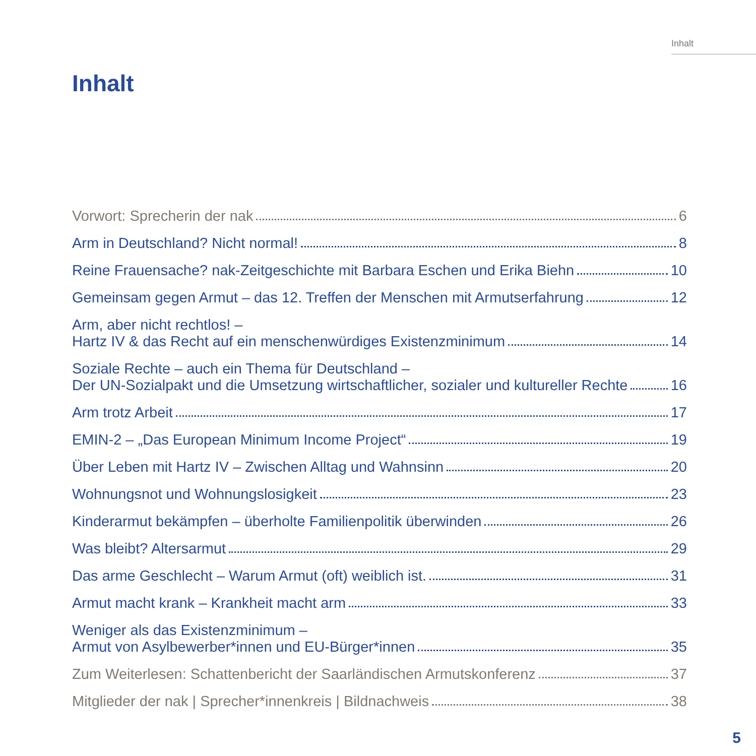Inhalt
Inhalt
Vorwort: Sprecherin der nak 6
Arm in Deutschland? Nicht normal! 8
Reine Frauensache? nak-Zeitgeschichte mit Barbara Eschen und Erika Biehn 10
Gemeinsam gegen Armut – das 12. Treffen der Menschen mit Armutserfahrung 12
Arm, aber nicht rechtlos! –
Hartz IV & das Recht auf ein menschenwürdiges Existenzminimum 14
Soziale Rechte – auch ein Thema für Deutschland –
Der UN-Sozialpakt und die Umsetzung wirtschaftlicher, sozialer und kultureller Rechte 16
Arm trotz Arbeit 17
EMIN-2 – „Das European Minimum Income Project“ 19
Über Leben mit Hartz IV – Zwischen Alltag und Wahnsinn 20
Wohnungsnot und Wohnungslosigkeit 23
Kinderarmut bekämpfen – überholte Familienpolitik überwinden 26
Was bleibt? Altersarmut 29
Das arme Geschlecht – Warum Armut (oft) weiblich ist. 31
Armut macht krank – Krankheit macht arm 33
Weniger als das Existenzminimum –
Armut von Asylbewerber*innen und EU-Bürger*innen 35
Zum Weiterlesen: Schattenbericht der Saarländischen Armutskonferenz 37
Mitglieder der nak | Sprecher*innenkreis | Bildnachweis 38
5